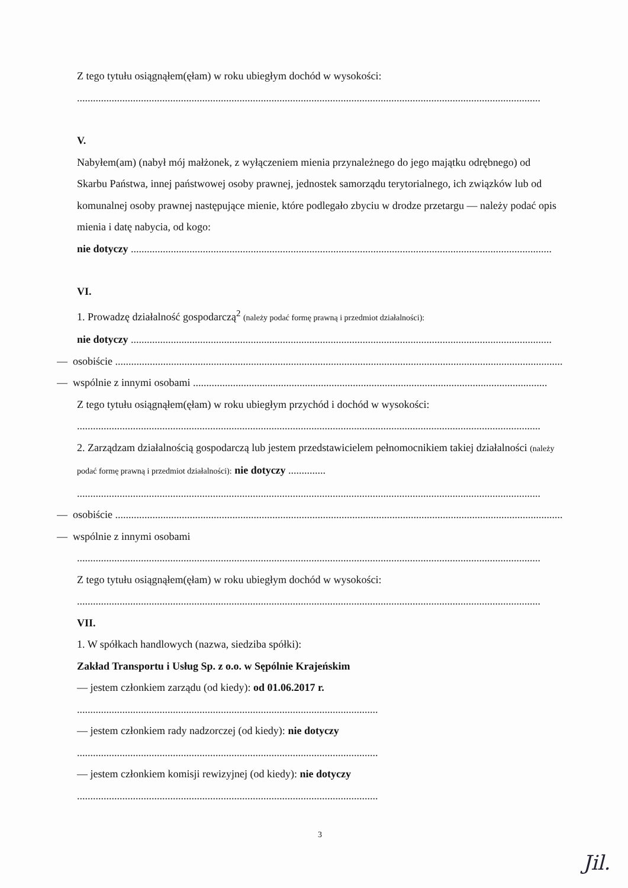Z tego tytułu osiągnąłem(ęłam) w roku ubiegłym dochód w wysokości:
..............................................................................................................................................................................
V.
Nabyłem(am) (nabył mój małżonek, z wyłączeniem mienia przynależnego do jego majątku odrębnego) od Skarbu Państwa, innej państwowej osoby prawnej, jednostek samorządu terytorialnego, ich związków lub od komunalnej osoby prawnej następujące mienie, które podlegało zbyciu w drodze przetargu — należy podać opis mienia i datę nabycia, od kogo:
nie dotyczy ..............................................................................................................................................................
VI.
1. Prowadzę działalność gospodarczą<sup>2</sup> (należy podać formę prawną i przedmiot działalności):
nie dotyczy ..............................................................................................................................................................
— osobiście ..........................................................................................................................................................................
— wspólnie z innymi osobami .....................................................................................................................................
Z tego tytułu osiągnąłem(ęłam) w roku ubiegłym przychód i dochód w wysokości:
..............................................................................................................................................................................
2. Zarządzam działalnością gospodarczą lub jestem przedstawicielem pełnomocnikiem takiej działalności (należy podać formę prawną i przedmiot działalności): nie dotyczy ..............
..............................................................................................................................................................................
— osobiście ..........................................................................................................................................................................
— wspólnie z innymi osobami
..............................................................................................................................................................................
Z tego tytułu osiągnąłem(ęłam) w roku ubiegłym dochód w wysokości:
..............................................................................................................................................................................
VII.
1. W spółkach handlowych (nazwa, siedziba spółki):
Zakład Transportu i Usług Sp. z o.o. w Sępólnie Krajeńskim
— jestem członkiem zarządu (od kiedy): od 01.06.2017 r.
.................................................................................................................
— jestem członkiem rady nadzorczej (od kiedy): nie dotyczy
.................................................................................................................
— jestem członkiem komisji rewizyjnej (od kiedy): nie dotyczy
.................................................................................................................
3
Jil.